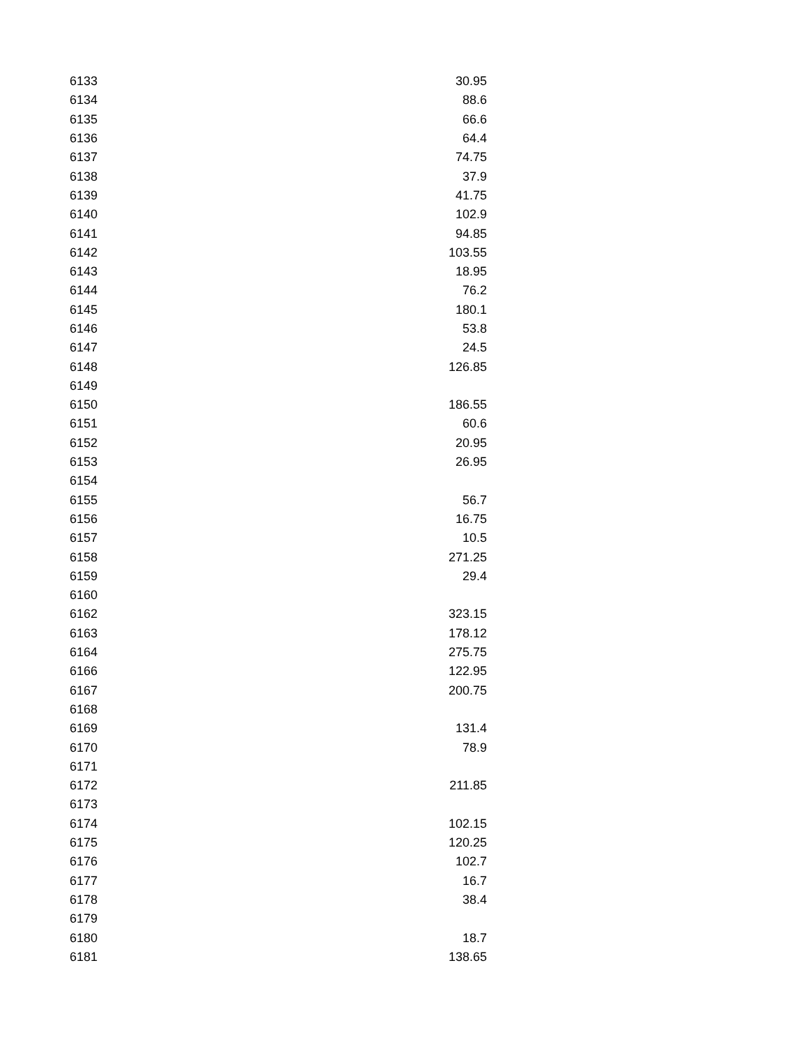| 6133 | 30.95 |
| 6134 | 88.6 |
| 6135 | 66.6 |
| 6136 | 64.4 |
| 6137 | 74.75 |
| 6138 | 37.9 |
| 6139 | 41.75 |
| 6140 | 102.9 |
| 6141 | 94.85 |
| 6142 | 103.55 |
| 6143 | 18.95 |
| 6144 | 76.2 |
| 6145 | 180.1 |
| 6146 | 53.8 |
| 6147 | 24.5 |
| 6148 | 126.85 |
| 6149 | |
| 6150 | 186.55 |
| 6151 | 60.6 |
| 6152 | 20.95 |
| 6153 | 26.95 |
| 6154 | |
| 6155 | 56.7 |
| 6156 | 16.75 |
| 6157 | 10.5 |
| 6158 | 271.25 |
| 6159 | 29.4 |
| 6160 | |
| 6162 | 323.15 |
| 6163 | 178.12 |
| 6164 | 275.75 |
| 6166 | 122.95 |
| 6167 | 200.75 |
| 6168 | |
| 6169 | 131.4 |
| 6170 | 78.9 |
| 6171 | |
| 6172 | 211.85 |
| 6173 | |
| 6174 | 102.15 |
| 6175 | 120.25 |
| 6176 | 102.7 |
| 6177 | 16.7 |
| 6178 | 38.4 |
| 6179 | |
| 6180 | 18.7 |
| 6181 | 138.65 |